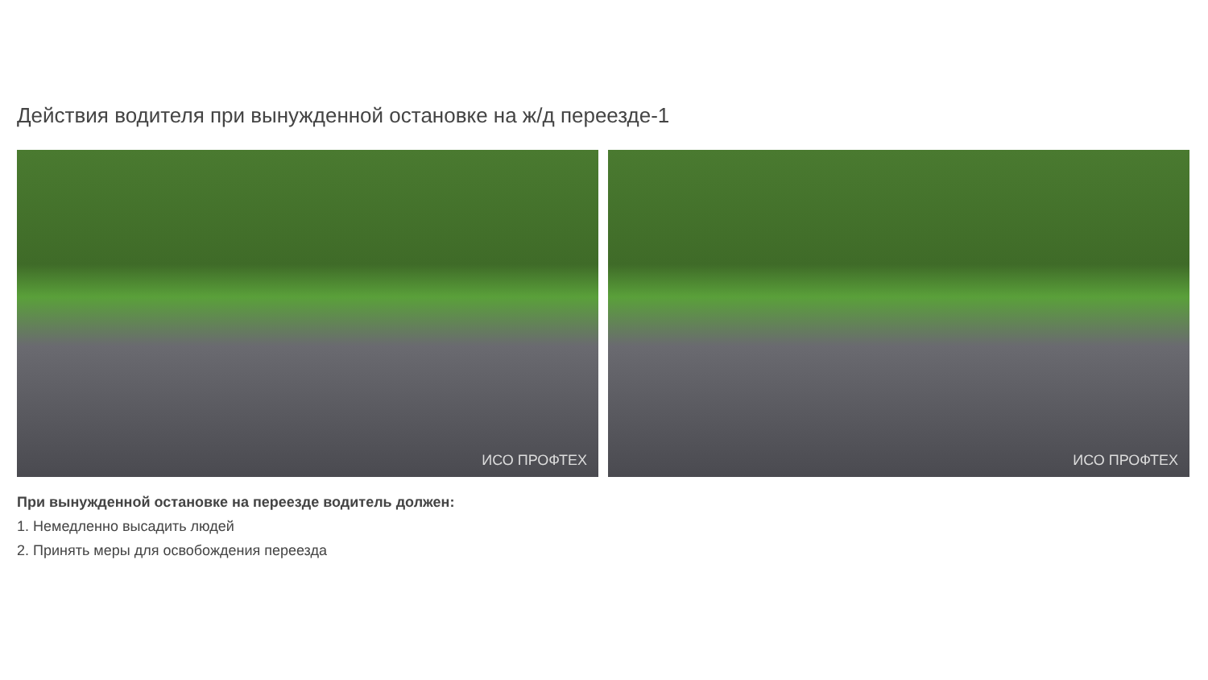Действия водителя при вынужденной остановке на ж/д переезде-1
ИСО ПРОФТЕХ
ИСО ПРОФТЕХ
При вынужденной остановке на переезде водитель должен:
1. Немедленно высадить людей
2. Принять меры для освобождения переезда